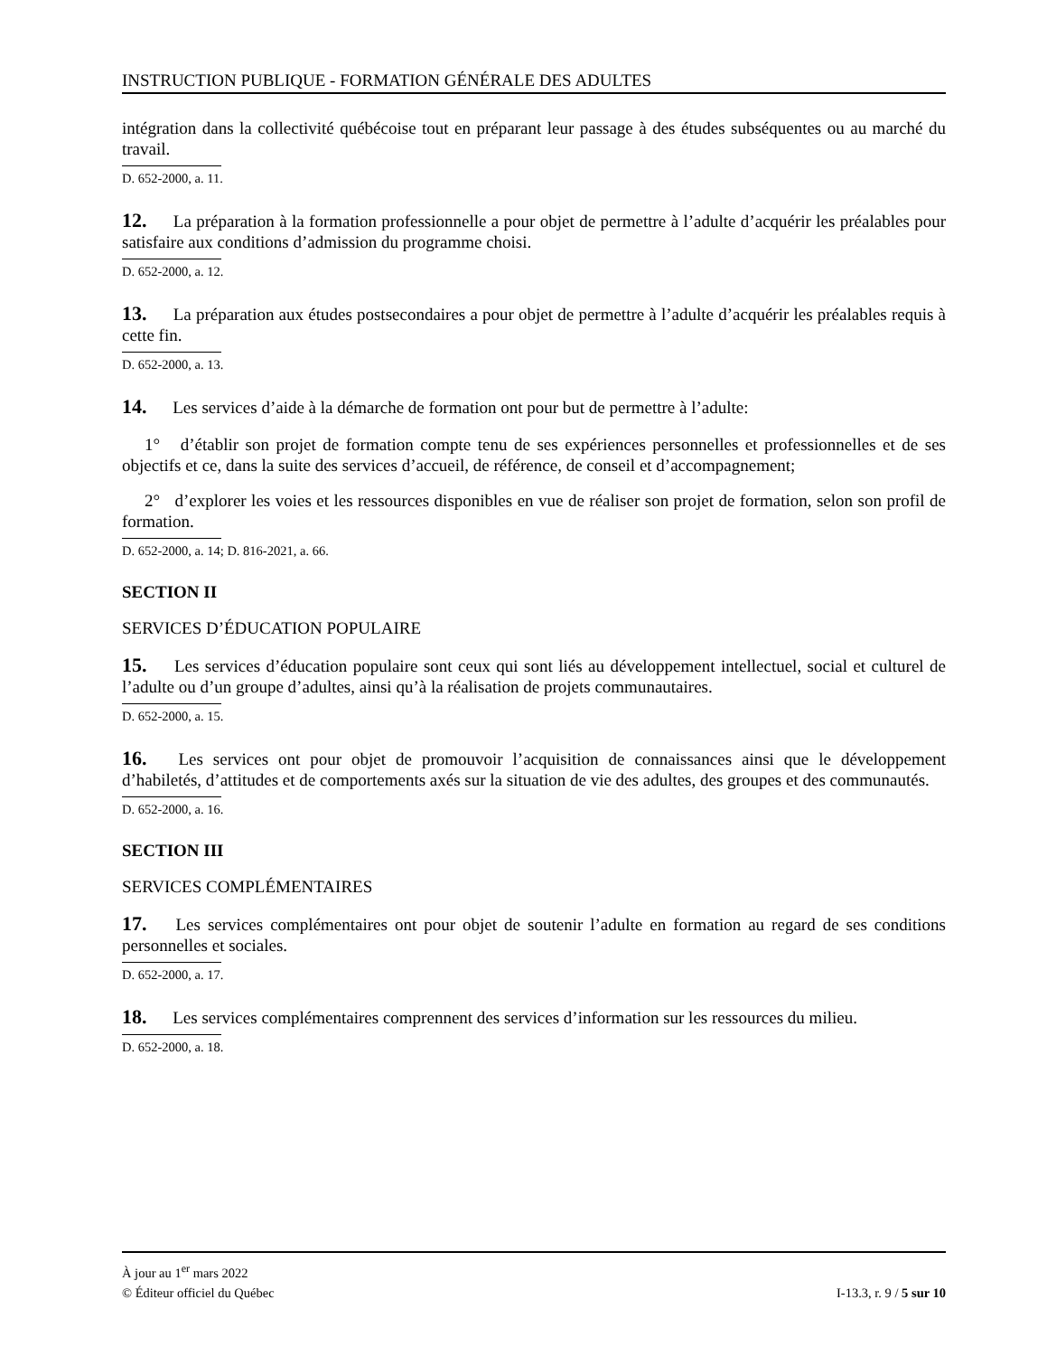INSTRUCTION PUBLIQUE - FORMATION GÉNÉRALE DES ADULTES
intégration dans la collectivité québécoise tout en préparant leur passage à des études subséquentes ou au marché du travail.
D. 652-2000, a. 11.
12. La préparation à la formation professionnelle a pour objet de permettre à l’adulte d’acquérir les préalables pour satisfaire aux conditions d’admission du programme choisi.
D. 652-2000, a. 12.
13. La préparation aux études postsecondaires a pour objet de permettre à l’adulte d’acquérir les préalables requis à cette fin.
D. 652-2000, a. 13.
14. Les services d’aide à la démarche de formation ont pour but de permettre à l’adulte:
1° d’établir son projet de formation compte tenu de ses expériences personnelles et professionnelles et de ses objectifs et ce, dans la suite des services d’accueil, de référence, de conseil et d’accompagnement;
2° d’explorer les voies et les ressources disponibles en vue de réaliser son projet de formation, selon son profil de formation.
D. 652-2000, a. 14; D. 816-2021, a. 66.
SECTION II
SERVICES D’ÉDUCATION POPULAIRE
15. Les services d’éducation populaire sont ceux qui sont liés au développement intellectuel, social et culturel de l’adulte ou d’un groupe d’adultes, ainsi qu’à la réalisation de projets communautaires.
D. 652-2000, a. 15.
16. Les services ont pour objet de promouvoir l’acquisition de connaissances ainsi que le développement d’habiletés, d’attitudes et de comportements axés sur la situation de vie des adultes, des groupes et des communautés.
D. 652-2000, a. 16.
SECTION III
SERVICES COMPLÉMENTAIRES
17. Les services complémentaires ont pour objet de soutenir l’adulte en formation au regard de ses conditions personnelles et sociales.
D. 652-2000, a. 17.
18. Les services complémentaires comprennent des services d’information sur les ressources du milieu.
D. 652-2000, a. 18.
À jour au 1<sup>er</sup> mars 2022
© Éditeur officiel du Québec I-13.3, r. 9 / 5 sur 10